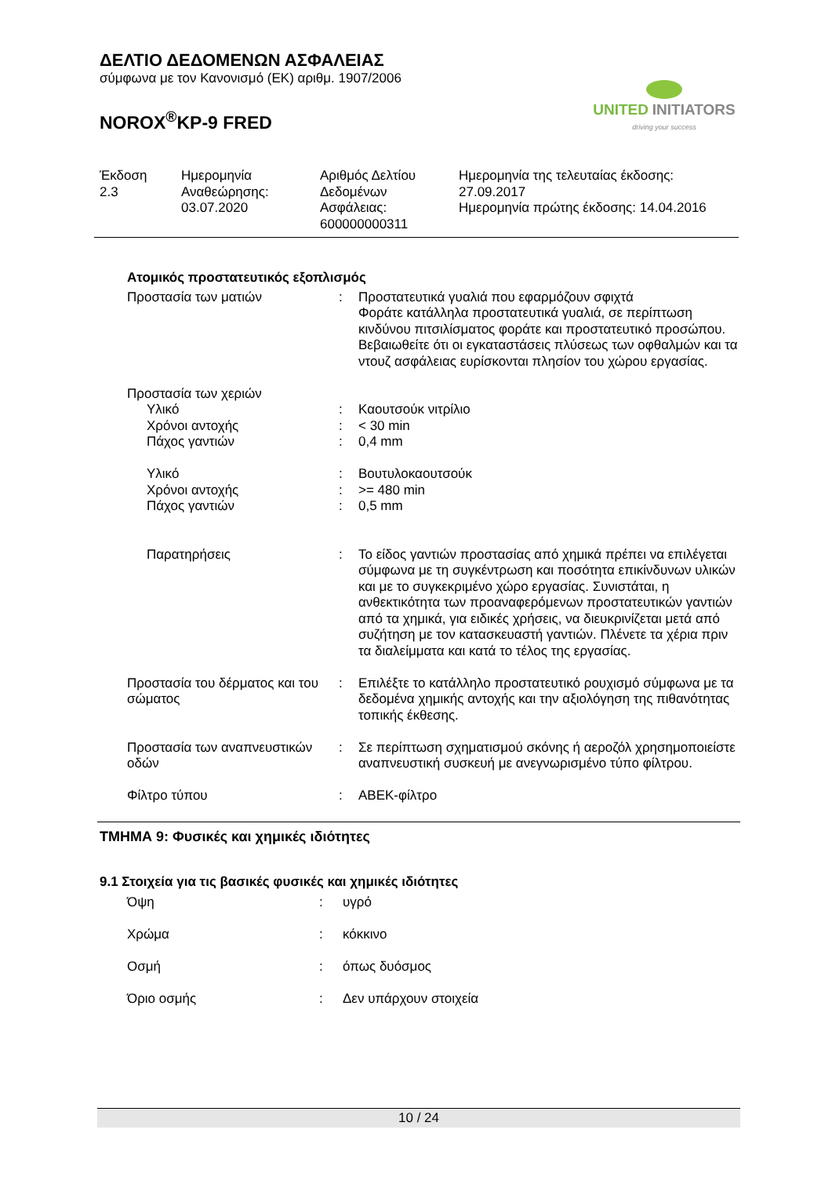ΔΕΛΤΙΟ ΔΕΔΟΜΕΝΩΝ ΑΣΦΑΛΕΙΑΣ
σύμφωνα με τον Κανονισμό (ΕΚ) αριθμ. 1907/2006
NOROX<sup>®</sup>KP-9 FRED
UNITED INITIATORS
driving your success
| Έκδοση 2.3 | Ημερομηνία Αναθεώρησης: 03.07.2020 | Αριθμός Δελτίου Δεδομένων Ασφάλειας: 600000000311 | Ημερομηνία της τελευταίας έκδοσης: 27.09.2017 Ημερομηνία πρώτης έκδοσης: 14.04.2016 |
Ατομικός προστατευτικός εξοπλισμός
| Προστασία των ματιών | : | Προστατευτικά γυαλιά που εφαρμόζουν σφιχτά Φοράτε κατάλληλα προστατευτικά γυαλιά, σε περίπτωση κινδύνου πιτσιλίσματος φοράτε και προστατευτικό προσώπου. Βεβαιωθείτε ότι οι εγκαταστάσεις πλύσεως των οφθαλμών και τα ντουζ ασφάλειας ευρίσκονται πλησίον του χώρου εργασίας. |
| Προστασία των χεριών | | |
| Υλικό | : | Καουτσούκ νιτρίλιο |
| Χρόνοι αντοχής | : | < 30 min |
| Πάχος γαντιών | : | 0,4 mm |
| Υλικό | : | Βουτυλοκαουτσούκ |
| Χρόνοι αντοχής | : | >= 480 min |
| Πάχος γαντιών | : | 0,5 mm |
| Παρατηρήσεις | : | Το είδος γαντιών προστασίας από χημικά πρέπει να επιλέγεται σύμφωνα με τη συγκέντρωση και ποσότητα επικίνδυνων υλικών και με το συγκεκριμένο χώρο εργασίας. Συνιστάται, η ανθεκτικότητα των προαναφερόμενων προστατευτικών γαντιών από τα χημικά, για ειδικές χρήσεις, να διευκρινίζεται μετά από συζήτηση με τον κατασκευαστή γαντιών. Πλένετε τα χέρια πριν τα διαλείμματα και κατά το τέλος της εργασίας. |
| Προστασία του δέρματος και του σώματος | : | Επιλέξτε το κατάλληλο προστατευτικό ρουχισμό σύμφωνα με τα δεδομένα χημικής αντοχής και την αξιολόγηση της πιθανότητας τοπικής έκθεσης. |
| Προστασία των αναπνευστικών οδών | : | Σε περίπτωση σχηματισμού σκόνης ή αεροζόλ χρησημοποιείστε αναπνευστική συσκευή με ανεγνωρισμένο τύπο φίλτρου. |
| Φίλτρο τύπου | : | ΑΒΕΚ-φίλτρο |
ΤΜΗΜΑ 9: Φυσικές και χημικές ιδιότητες
9.1 Στοιχεία για τις βασικές φυσικές και χημικές ιδιότητες
| Όψη | : | υγρό |
| Χρώμα | : | κόκκινο |
| Οσμή | : | όπως δυόσμος |
| Όριο οσμής | : | Δεν υπάρχουν στοιχεία |
10 / 24